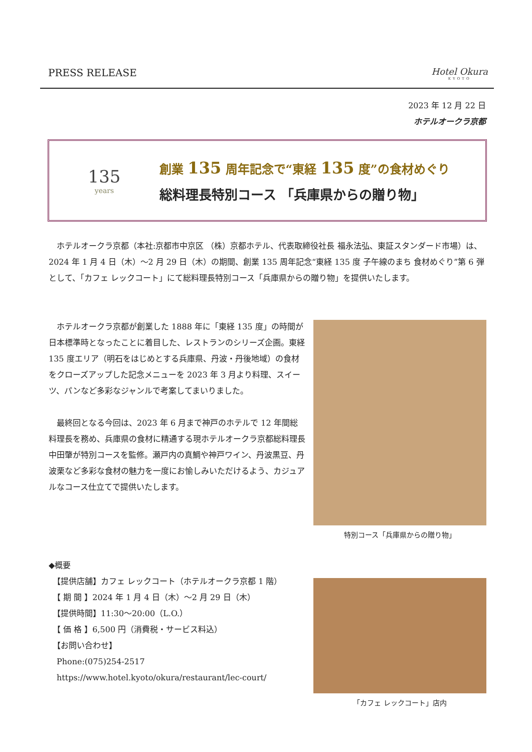PRESS RELEASE Hotel Okura
KYOTO
2023 年 12 月 22 日
ホテルオークラ京都
135
years
創業 135 周年記念で“東経 135 度”の食材めぐり
総料理長特別コース 「兵庫県からの贈り物」
　ホテルオークラ京都（本社:京都市中京区 （株）京都ホテル、代表取締役社長 福永法弘、東証スタンダード市場）は、2024 年 1 月 4 日（木）～2 月 29 日（木）の期間、創業 135 周年記念“東経 135 度 子午線のまち 食材めぐり”第 6 弾として、「カフェ レックコート」にて総料理長特別コース「兵庫県からの贈り物」を提供いたします。
　ホテルオークラ京都が創業した 1888 年に「東経 135 度」の時間が日本標準時となったことに着目した、レストランのシリーズ企画。東経 135 度エリア（明石をはじめとする兵庫県、丹波・丹後地域）の食材をクローズアップした記念メニューを 2023 年 3 月より料理、スイーツ、パンなど多彩なジャンルで考案してまいりました。
　最終回となる今回は、2023 年 6 月まで神戸のホテルで 12 年間総料理長を務め、兵庫県の食材に精通する現ホテルオークラ京都総料理長 中田肇が特別コースを監修。瀬戸内の真鯛や神戸ワイン、丹波黒豆、丹波栗など多彩な食材の魅力を一度にお愉しみいただけるよう、カジュアルなコース仕立てで提供いたします。
特別コース「兵庫県からの贈り物」
◆概要
　【提供店舗】カフェ レックコート（ホテルオークラ京都 1 階）
　【 期 間 】2024 年 1 月 4 日（木）～2 月 29 日（木）
　【提供時間】11:30～20:00（L.O.）
　【 価 格 】6,500 円（消費税・サービス料込）
　【お問い合わせ】
　Phone:(075)254-2517
　https://www.hotel.kyoto/okura/restaurant/lec-court/
「カフェ レックコート」店内